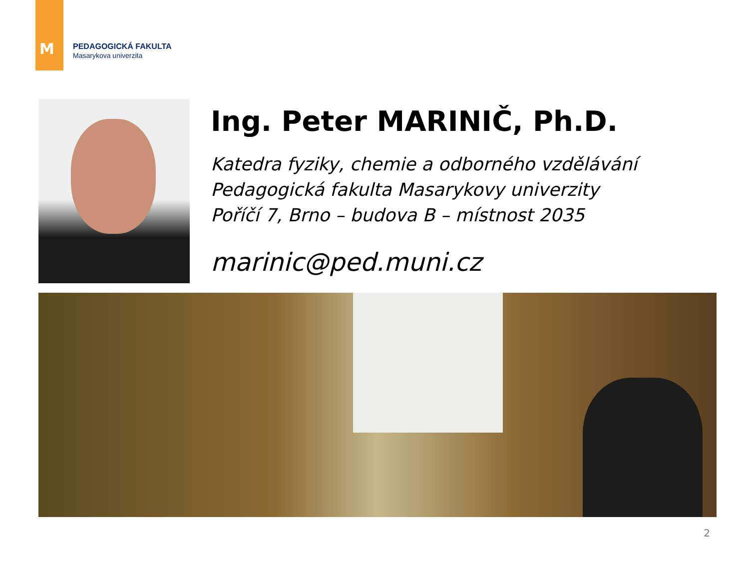M
PEDAGOGICKÁ FAKULTA
Masarykova univerzita
Ing. Peter MARINIČ, Ph.D.
Katedra fyziky, chemie a odborného vzdělávání
Pedagogická fakulta Masarykovy univerzity
Poříčí 7, Brno – budova B – místnost 2035
marinic@ped.muni.cz
2